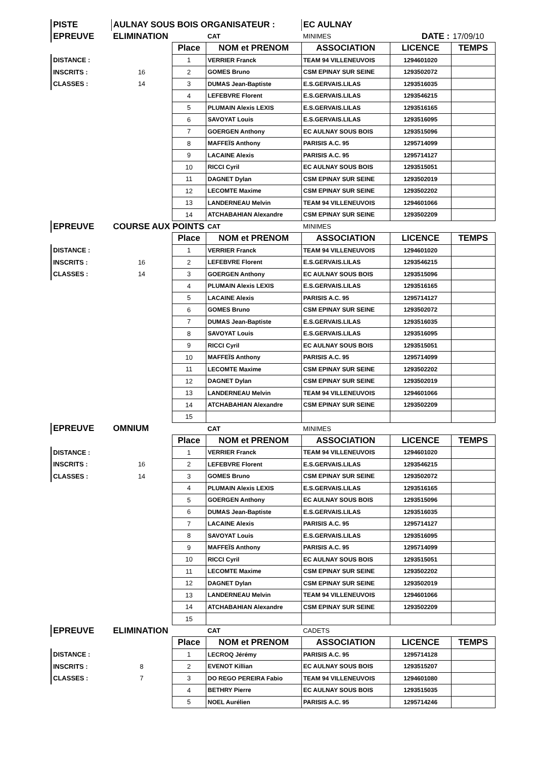| PISTE | AULNAY SOUS BOIS ORGANISATEUR : | | | EC AULNAY | | |
| EPREUVE | ELIMINATION | | CAT | MINIMES | DATE : | 17/09/10 |
| | | Place | NOM et PRENOM | ASSOCIATION | LICENCE | TEMPS |
| DISTANCE : | | 1 | VERRIER Franck | TEAM 94 VILLENEUVOIS | 1294601020 | |
| INSCRITS : | 16 | 2 | GOMES Bruno | CSM EPINAY SUR SEINE | 1293502072 | |
| CLASSES : | 14 | 3 | DUMAS Jean-Baptiste | E.S.GERVAIS.LILAS | 1293516035 | |
| | | 4 | LEFEBVRE Florent | E.S.GERVAIS.LILAS | 1293546215 | |
| | | 5 | PLUMAIN Alexis LEXIS | E.S.GERVAIS.LILAS | 1293516165 | |
| | | 6 | SAVOYAT Louis | E.S.GERVAIS.LILAS | 1293516095 | |
| | | 7 | GOERGEN Anthony | EC AULNAY SOUS BOIS | 1293515096 | |
| | | 8 | MAFFEÏS Anthony | PARISIS A.C. 95 | 1295714099 | |
| | | 9 | LACAINE Alexis | PARISIS A.C. 95 | 1295714127 | |
| | | 10 | RICCI Cyril | EC AULNAY SOUS BOIS | 1293515051 | |
| | | 11 | DAGNET Dylan | CSM EPINAY SUR SEINE | 1293502019 | |
| | | 12 | LECOMTE Maxime | CSM EPINAY SUR SEINE | 1293502202 | |
| | | 13 | LANDERNEAU Melvin | TEAM 94 VILLENEUVOIS | 1294601066 | |
| | | 14 | ATCHABAHIAN Alexandre | CSM EPINAY SUR SEINE | 1293502209 | |
| EPREUVE | COURSE AUX POINTS | | CAT | MINIMES | | |
| | | Place | NOM et PRENOM | ASSOCIATION | LICENCE | TEMPS |
| DISTANCE : | | 1 | VERRIER Franck | TEAM 94 VILLENEUVOIS | 1294601020 | |
| INSCRITS : | 16 | 2 | LEFEBVRE Florent | E.S.GERVAIS.LILAS | 1293546215 | |
| CLASSES : | 14 | 3 | GOERGEN Anthony | EC AULNAY SOUS BOIS | 1293515096 | |
| | | 4 | PLUMAIN Alexis LEXIS | E.S.GERVAIS.LILAS | 1293516165 | |
| | | 5 | LACAINE Alexis | PARISIS A.C. 95 | 1295714127 | |
| | | 6 | GOMES Bruno | CSM EPINAY SUR SEINE | 1293502072 | |
| | | 7 | DUMAS Jean-Baptiste | E.S.GERVAIS.LILAS | 1293516035 | |
| | | 8 | SAVOYAT Louis | E.S.GERVAIS.LILAS | 1293516095 | |
| | | 9 | RICCI Cyril | EC AULNAY SOUS BOIS | 1293515051 | |
| | | 10 | MAFFEÏS Anthony | PARISIS A.C. 95 | 1295714099 | |
| | | 11 | LECOMTE Maxime | CSM EPINAY SUR SEINE | 1293502202 | |
| | | 12 | DAGNET Dylan | CSM EPINAY SUR SEINE | 1293502019 | |
| | | 13 | LANDERNEAU Melvin | TEAM 94 VILLENEUVOIS | 1294601066 | |
| | | 14 | ATCHABAHIAN Alexandre | CSM EPINAY SUR SEINE | 1293502209 | |
| | | 15 | | | | |
| EPREUVE | OMNIUM | | CAT | MINIMES | | |
| | | Place | NOM et PRENOM | ASSOCIATION | LICENCE | TEMPS |
| DISTANCE : | | 1 | VERRIER Franck | TEAM 94 VILLENEUVOIS | 1294601020 | |
| INSCRITS : | 16 | 2 | LEFEBVRE Florent | E.S.GERVAIS.LILAS | 1293546215 | |
| CLASSES : | 14 | 3 | GOMES Bruno | CSM EPINAY SUR SEINE | 1293502072 | |
| | | 4 | PLUMAIN Alexis LEXIS | E.S.GERVAIS.LILAS | 1293516165 | |
| | | 5 | GOERGEN Anthony | EC AULNAY SOUS BOIS | 1293515096 | |
| | | 6 | DUMAS Jean-Baptiste | E.S.GERVAIS.LILAS | 1293516035 | |
| | | 7 | LACAINE Alexis | PARISIS A.C. 95 | 1295714127 | |
| | | 8 | SAVOYAT Louis | E.S.GERVAIS.LILAS | 1293516095 | |
| | | 9 | MAFFEÏS Anthony | PARISIS A.C. 95 | 1295714099 | |
| | | 10 | RICCI Cyril | EC AULNAY SOUS BOIS | 1293515051 | |
| | | 11 | LECOMTE Maxime | CSM EPINAY SUR SEINE | 1293502202 | |
| | | 12 | DAGNET Dylan | CSM EPINAY SUR SEINE | 1293502019 | |
| | | 13 | LANDERNEAU Melvin | TEAM 94 VILLENEUVOIS | 1294601066 | |
| | | 14 | ATCHABAHIAN Alexandre | CSM EPINAY SUR SEINE | 1293502209 | |
| | | 15 | | | | |
| EPREUVE | ELIMINATION | | CAT | CADETS | | |
| | | Place | NOM et PRENOM | ASSOCIATION | LICENCE | TEMPS |
| DISTANCE : | | 1 | LECROQ Jérémy | PARISIS A.C. 95 | 1295714128 | |
| INSCRITS : | 8 | 2 | EVENOT Killian | EC AULNAY SOUS BOIS | 1293515207 | |
| CLASSES : | 7 | 3 | DO REGO PEREIRA Fabio | TEAM 94 VILLENEUVOIS | 1294601080 | |
| | | 4 | BETHRY Pierre | EC AULNAY SOUS BOIS | 1293515035 | |
| | | 5 | NOEL Aurélien | PARISIS A.C. 95 | 1295714246 | |